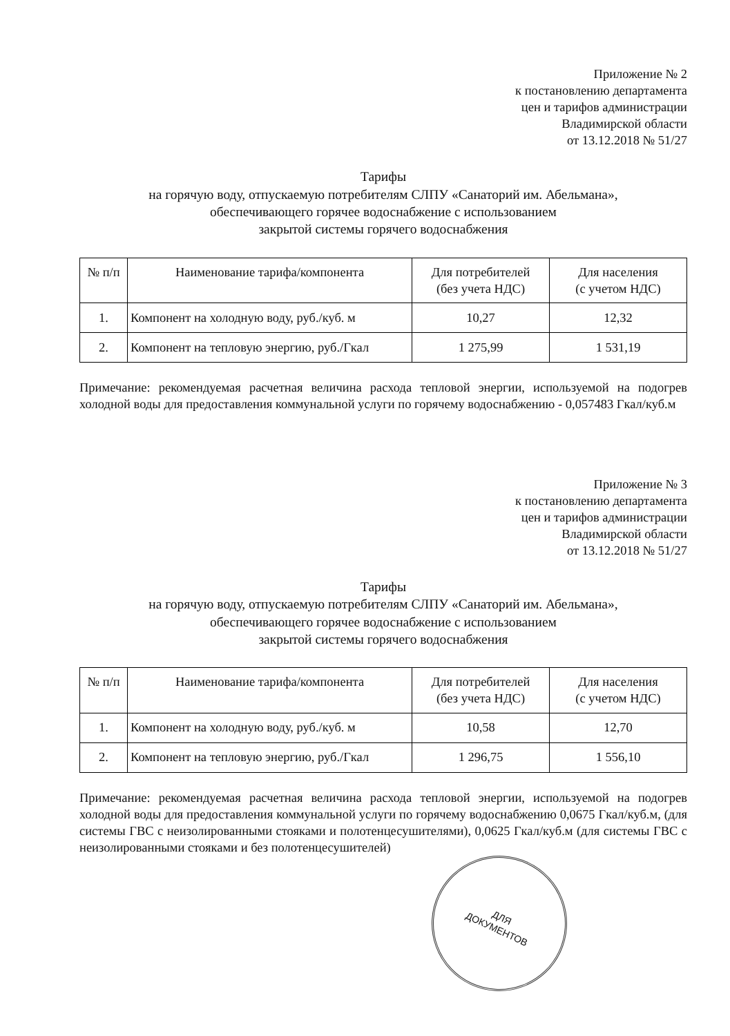Приложение № 2
к постановлению департамента
цен и тарифов администрации
Владимирской области
от 13.12.2018 № 51/27
Тарифы
на горячую воду, отпускаемую потребителям СЛПУ «Санаторий им. Абельмана»,
обеспечивающего горячее водоснабжение с использованием
закрытой системы горячего водоснабжения
| № п/п | Наименование тарифа/компонента | Для потребителей (без учета НДС) | Для населения (с учетом НДС) |
| --- | --- | --- | --- |
| 1. | Компонент на холодную воду, руб./куб. м | 10,27 | 12,32 |
| 2. | Компонент на тепловую энергию, руб./Гкал | 1 275,99 | 1 531,19 |
Примечание: рекомендуемая расчетная величина расхода тепловой энергии, используемой на подогрев холодной воды для предоставления коммунальной услуги по горячему водоснабжению - 0,057483 Гкал/куб.м
Приложение № 3
к постановлению департамента
цен и тарифов администрации
Владимирской области
от 13.12.2018 № 51/27
Тарифы
на горячую воду, отпускаемую потребителям СЛПУ «Санаторий им. Абельмана»,
обеспечивающего горячее водоснабжение с использованием
закрытой системы горячего водоснабжения
| № п/п | Наименование тарифа/компонента | Для потребителей (без учета НДС) | Для населения (с учетом НДС) |
| --- | --- | --- | --- |
| 1. | Компонент на холодную воду, руб./куб. м | 10,58 | 12,70 |
| 2. | Компонент на тепловую энергию, руб./Гкал | 1 296,75 | 1 556,10 |
Примечание: рекомендуемая расчетная величина расхода тепловой энергии, используемой на подогрев холодной воды для предоставления коммунальной услуги по горячему водоснабжению 0,0675 Гкал/куб.м, (для системы ГВС с неизолированными стояками и полотенцесушителями), 0,0625 Гкал/куб.м (для системы ГВС с неизолированными стояками и без полотенцесушителей)
ДЛЯ
ДОКУМЕНТОВ